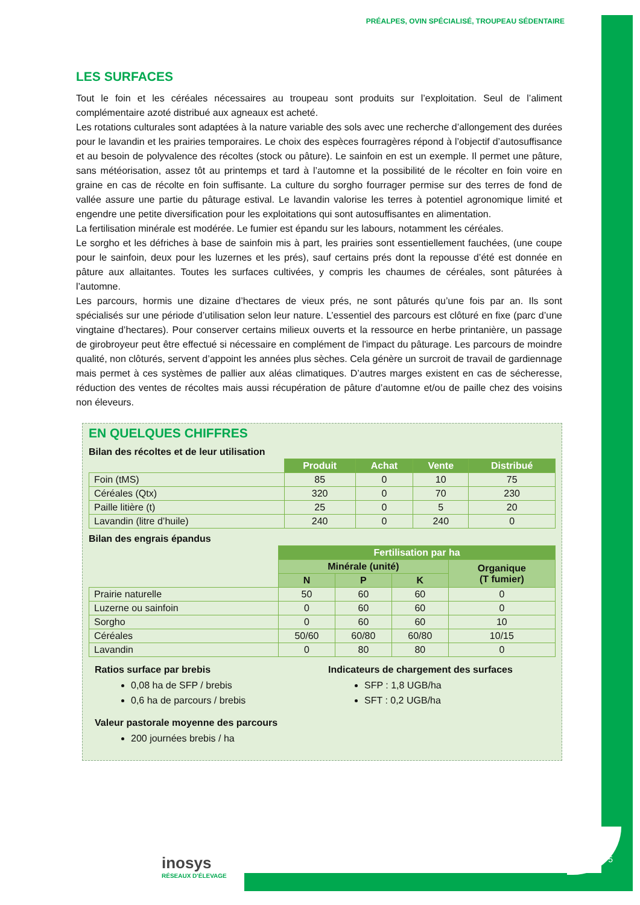PRÉALPES, OVIN SPÉCIALISÉ, TROUPEAU SÉDENTAIRE
LES SURFACES
Tout le foin et les céréales nécessaires au troupeau sont produits sur l’exploitation. Seul de l’aliment complémentaire azoté distribué aux agneaux est acheté.
Les rotations culturales sont adaptées à la nature variable des sols avec une recherche d’allongement des durées pour le lavandin et les prairies temporaires. Le choix des espèces fourragères répond à l’objectif d’autosuffisance et au besoin de polyvalence des récoltes (stock ou pâture). Le sainfoin en est un exemple. Il permet une pâture, sans météorisation, assez tôt au printemps et tard à l’automne et la possibilité de le récolter en foin voire en graine en cas de récolte en foin suffisante. La culture du sorgho fourrager permise sur des terres de fond de vallée assure une partie du pâturage estival. Le lavandin valorise les terres à potentiel agronomique limité et engendre une petite diversification pour les exploitations qui sont autosuffisantes en alimentation.
La fertilisation minérale est modérée. Le fumier est épandu sur les labours, notamment les céréales.
Le sorgho et les défriches à base de sainfoin mis à part, les prairies sont essentiellement fauchées, (une coupe pour le sainfoin, deux pour les luzernes et les prés), sauf certains prés dont la repousse d’été est donnée en pâture aux allaitantes. Toutes les surfaces cultivées, y compris les chaumes de céréales, sont pâturées à l’automne.
Les parcours, hormis une dizaine d’hectares de vieux prés, ne sont pâturés qu’une fois par an. Ils sont spécialisés sur une période d’utilisation selon leur nature. L’essentiel des parcours est clôturé en fixe (parc d’une vingtaine d’hectares). Pour conserver certains milieux ouverts et la ressource en herbe printanière, un passage de girobroyeur peut être effectué si nécessaire en complément de l'impact du pâturage. Les parcours de moindre qualité, non clôturés, servent d’appoint les années plus sèches. Cela génère un surcroit de travail de gardiennage mais permet à ces systèmes de pallier aux aléas climatiques. D’autres marges existent en cas de sécheresse, réduction des ventes de récoltes mais aussi récupération de pâture d’automne et/ou de paille chez des voisins non éleveurs.
EN QUELQUES CHIFFRES
Bilan des récoltes et de leur utilisation
| | Produit | Achat | Vente | Distribué |
| --- | --- | --- | --- | --- |
| Foin (tMS) | 85 | 0 | 10 | 75 |
| Céréales (Qtx) | 320 | 0 | 70 | 230 |
| Paille litière (t) | 25 | 0 | 5 | 20 |
| Lavandin (litre d’huile) | 240 | 0 | 240 | 0 |
Bilan des engrais épandus
| | Fertilisation par ha | | | |
| --- | --- | --- | --- | --- |
| | Minérale (unité) | | | Organique (T fumier) |
| | N | P | K | |
| Prairie naturelle | 50 | 60 | 60 | 0 |
| Luzerne ou sainfoin | 0 | 60 | 60 | 0 |
| Sorgho | 0 | 60 | 60 | 10 |
| Céréales | 50/60 | 60/80 | 60/80 | 10/15 |
| Lavandin | 0 | 80 | 80 | 0 |
Ratios surface par brebis
0,08 ha de SFP / brebis
0,6 ha de parcours / brebis
Indicateurs de chargement des surfaces
SFP : 1,8 UGB/ha
SFT : 0,2 UGB/ha
Valeur pastorale moyenne des parcours
200 journées brebis / ha
inosys
RÉSEAUX D'ÉLEVAGE
5